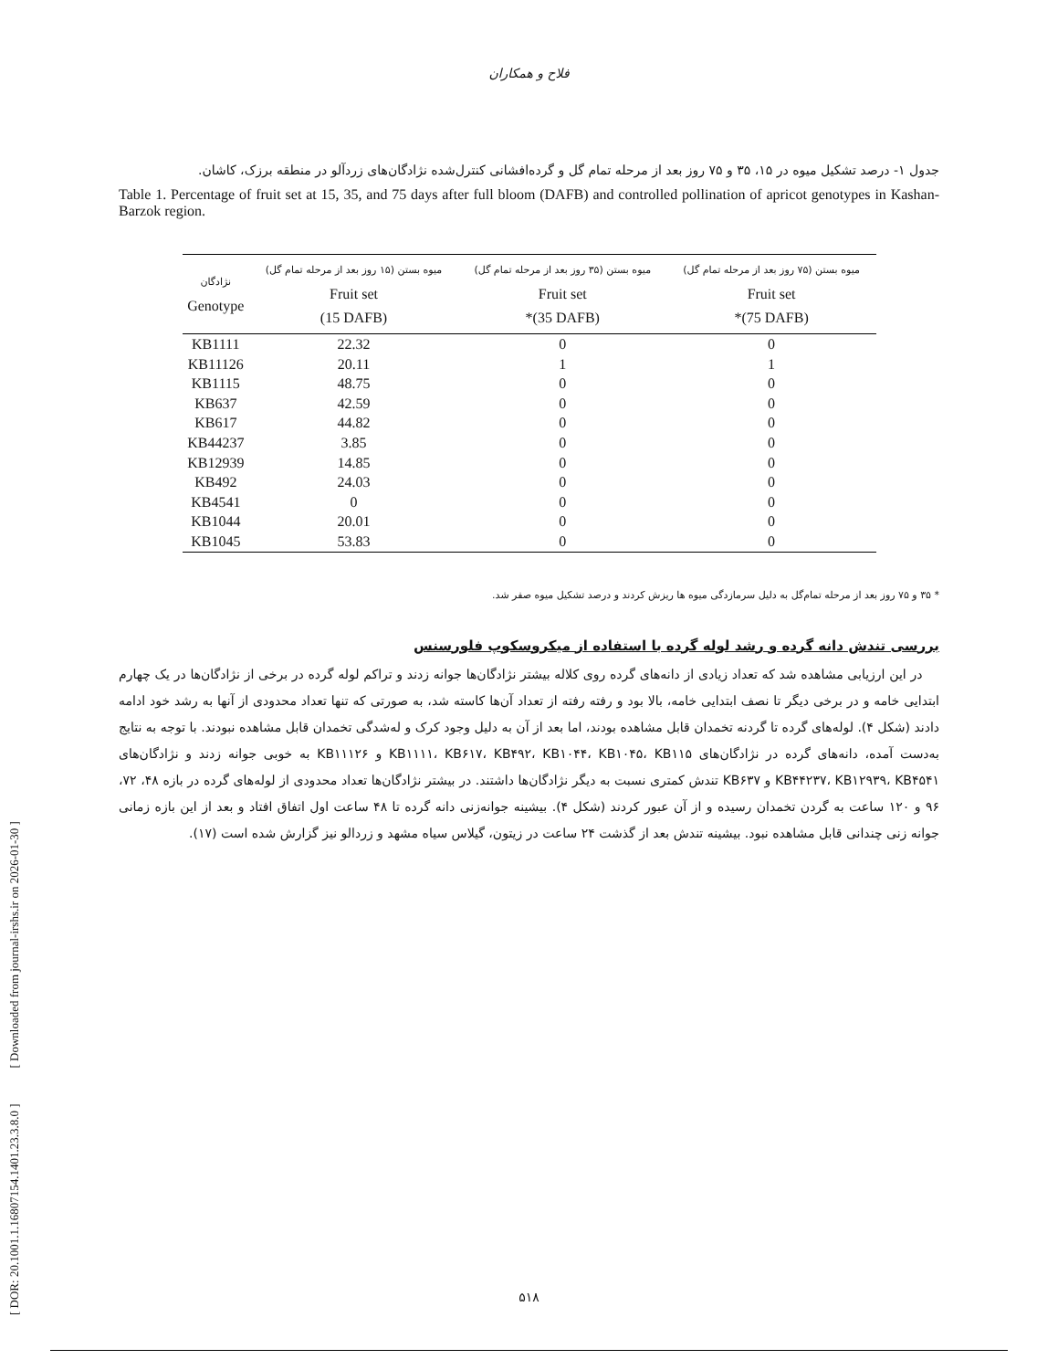فلاح و همکاران
جدول ۱- درصد تشکیل میوه در ۱۵، ۳۵ و ۷۵ روز بعد از مرحله تمام گل و گرده‌افشانی کنترل‌شده نژادگان‌های زردآلو در منطقه برزک، کاشان.
Table 1. Percentage of fruit set at 15, 35, and 75 days after full bloom (DAFB) and controlled pollination of apricot genotypes in Kashan-Barzok region.
| نژادگان Genotype | میوه بستن (۱۵ روز بعد از مرحله تمام گل) Fruit set (15 DAFB) | میوه بستن (۳۵ روز بعد از مرحله تمام گل) Fruit set *(35 DAFB) | میوه بستن (۷۵ روز بعد از مرحله تمام گل) Fruit set *(75 DAFB) |
| --- | --- | --- | --- |
| KB1111 | 22.32 | 0 | 0 |
| KB11126 | 20.11 | 1 | 1 |
| KB1115 | 48.75 | 0 | 0 |
| KB637 | 42.59 | 0 | 0 |
| KB617 | 44.82 | 0 | 0 |
| KB44237 | 3.85 | 0 | 0 |
| KB12939 | 14.85 | 0 | 0 |
| KB492 | 24.03 | 0 | 0 |
| KB4541 | 0 | 0 | 0 |
| KB1044 | 20.01 | 0 | 0 |
| KB1045 | 53.83 | 0 | 0 |
* ۳۵ و ۷۵ روز بعد از مرحله تمام‌گل به دلیل سرمازدگی میوه ها ریزش کردند و درصد تشکیل میوه صفر شد.
بررسی تندش دانه گرده و رشد لوله گرده با استفاده از میکروسکوپ فلورسنس
در این ارزیابی مشاهده شد که تعداد زیادی از دانه‌های گرده روی کلاله بیشتر نژادگان‌ها جوانه زدند و تراکم لوله گرده در برخی از نژادگان‌ها در یک چهارم ابتدایی خامه و در برخی دیگر تا نصف ابتدایی خامه، بالا بود و رفته رفته از تعداد آن‌ها کاسته شد، به صورتی که تنها تعداد محدودی از آنها به رشد خود ادامه دادند (شکل ۴). لوله‌های گرده تا گردنه تخمدان قابل مشاهده بودند، اما بعد از آن به دلیل وجود کرک و له‌شدگی تخمدان قابل مشاهده نبودند. با توجه به نتایج به‌دست آمده، دانه‌های گرده در نژادگان‌های KB۱۱۱۱، KB۶۱۷، KB۴۹۲، KB۱۰۴۴، KB۱۰۴۵، KB۱۱۵ و KB۱۱۱۲۶ به خوبی جوانه زدند و نژادگان‌های KB۴۴۲۳۷، KB۱۲۹۳۹، KB۴۵۴۱ و KB۶۳۷ تندش کمتری نسبت به دیگر نژادگان‌ها داشتند. در بیشتر نژادگان‌ها تعداد محدودی از لوله‌های گرده در بازه ۴۸، ۷۲، ۹۶ و ۱۲۰ ساعت به گردن تخمدان رسیده و از آن عبور کردند (شکل ۴). بیشینه جوانه‌زنی دانه گرده تا ۴۸ ساعت اول اتفاق افتاد و بعد از این بازه زمانی جوانه زنی چندانی قابل مشاهده نبود. بیشینه تندش بعد از گذشت ۲۴ ساعت در زیتون، گیلاس سیاه مشهد و زردالو نیز گزارش شده است (۱۷).
[ DOR: 20.1001.1.16807154.1401.23.3.8.0 ] [ Downloaded from journal-irshs.ir on 2026-01-30 ]
۵۱۸